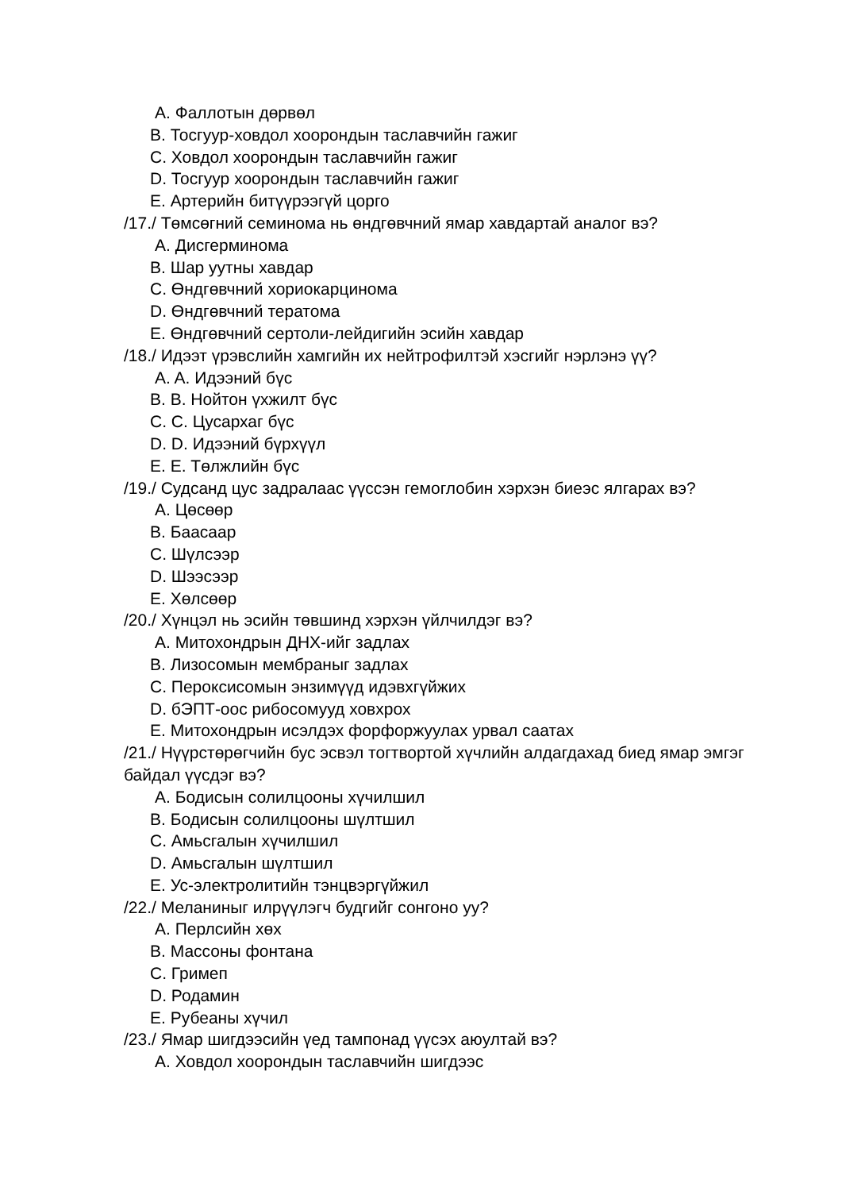A. Фаллотын дөрвөл
B. Тосгуур-ховдол хоорондын таславчийн гажиг
C. Ховдол хоорондын таславчийн гажиг
D. Тосгуур хоорондын таславчийн гажиг
E. Артерийн битүүрээгүй цорго
/17./ Төмсөгний семинома нь өндгөвчний ямар хавдартай аналог вэ?
A. Дисгерминома
B. Шар уутны хавдар
C. Өндгөвчний хориокарцинома
D. Өндгөвчний тератома
E. Өндгөвчний сертоли-лейдигийн эсийн хавдар
/18./ Идээт үрэвслийн хамгийн их нейтрофилтэй хэсгийг нэрлэнэ үү?
A. A. Идээний бүс
B. B. Нойтон үхжилт бүс
C. C. Цусархаг бүс
D. D. Идээний бүрхүүл
E. E. Төлжлийн бүс
/19./ Судсанд цус задралаас үүссэн гемоглобин хэрхэн биеэс ялгарах вэ?
A. Цөсөөр
B. Баасаар
C. Шүлсээр
D. Шээсээр
E. Хөлсөөр
/20./ Хүнцэл нь эсийн төвшинд хэрхэн үйлчилдэг вэ?
A. Митохондрын ДНХ-ийг задлах
B. Лизосомын мембраныг задлах
C. Пероксисомын энзимүүд идэвхгүйжих
D. бЭПТ-оос рибосомууд ховхрох
E. Митохондрын исэлдэх форфоржуулах урвал саатах
/21./ Нүүрстөрөгчийн бус эсвэл тогтвортой хүчлийн алдагдахад биед ямар эмгэг байдал үүсдэг вэ?
A. Бодисын солилцооны хүчилшил
B. Бодисын солилцооны шүлтшил
C. Амьсгалын хүчилшил
D. Амьсгалын шүлтшил
E. Ус-электролитийн тэнцвэргүйжил
/22./ Меланиныг илрүүлэгч будгийг сонгоно уу?
A. Перлсийн хөх
B. Массоны фонтана
C. Гримеп
D. Родамин
E. Рубеаны хүчил
/23./ Ямар шигдээсийн үед тампонад үүсэх аюултай вэ?
A. Ховдол хоорондын таславчийн шигдээс